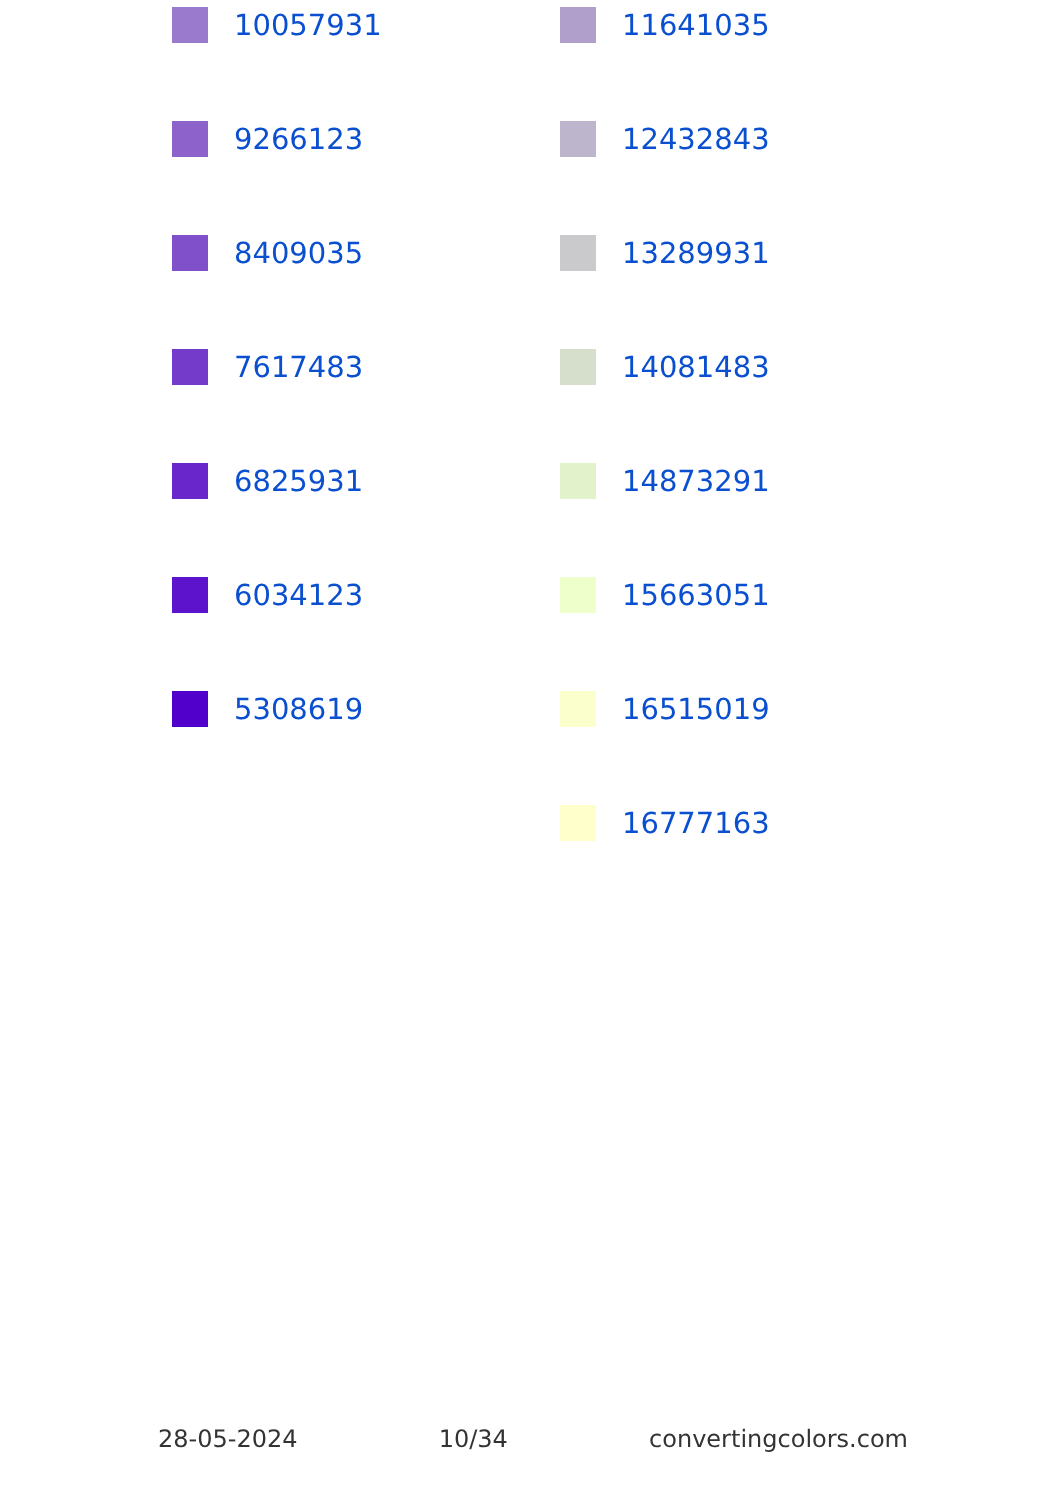10057931
9266123
8409035
7617483
6825931
6034123
5308619
11641035
12432843
13289931
14081483
14873291
15663051
16515019
16777163
28-05-2024 10/34 convertingcolors.com